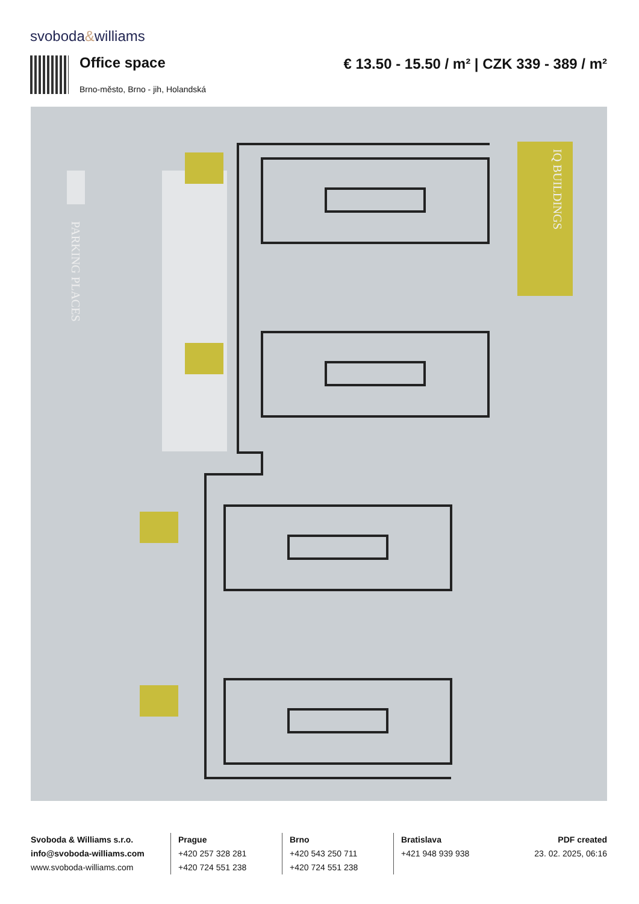svoboda&williams
Office space
€ 13.50 - 15.50 / m² | CZK 339 - 389 / m²
Brno-město, Brno - jih, Holandská
PARKING PLACES
IQ BUILDINGS
Svoboda & Williams s.r.o.
info@svoboda-williams.com
www.svoboda-williams.com
Prague
+420 257 328 281
+420 724 551 238
Brno
+420 543 250 711
+420 724 551 238
Bratislava
+421 948 939 938
PDF created
23. 02. 2025, 06:16